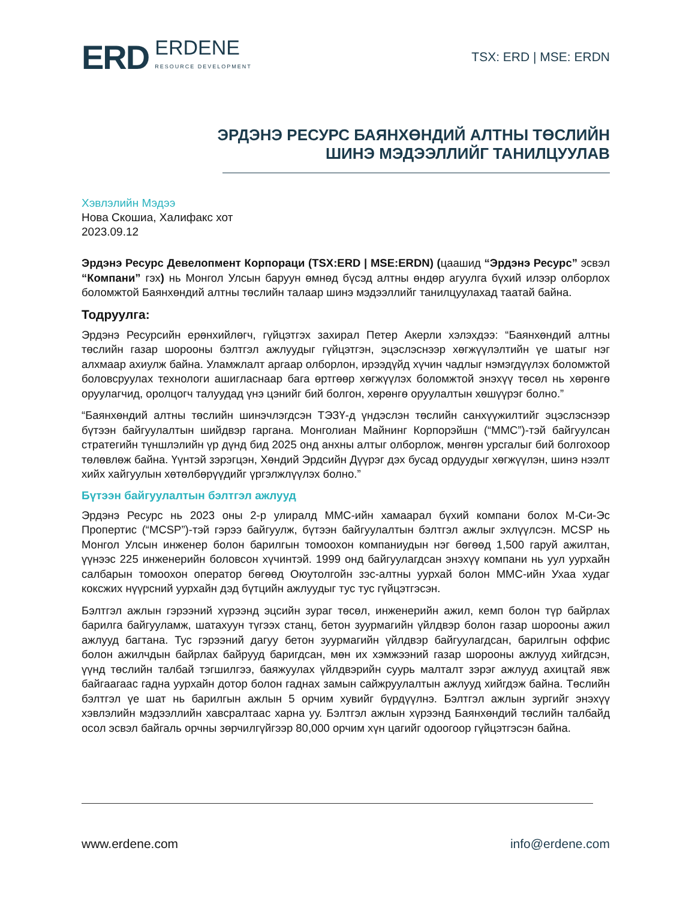ERD ERDENE
RESOURCE DEVELOPMENT
TSX: ERD | MSE: ERDN
ЭРДЭНЭ РЕСУРС БАЯНХӨНДИЙ АЛТНЫ ТӨСЛИЙН
ШИНЭ МЭДЭЭЛЛИЙГ ТАНИЛЦУУЛАВ
Хэвлэлийн Мэдээ
Нова Скошиа, Халифакс хот
2023.09.12
Эрдэнэ Ресурс Девелопмент Корпораци (TSX:ERD | MSE:ERDN) (цаашид “Эрдэнэ Ресурс” эсвэл “Компани” гэх) нь Монгол Улсын баруун өмнөд бүсэд алтны өндөр агуулга бүхий илээр олборлох боломжтой Баянхөндий алтны төслийн талаар шинэ мэдээллийг танилцуулахад таатай байна.
Тодруулга:
Эрдэнэ Ресурсийн ерөнхийлөгч, гүйцэтгэх захирал Петер Акерли хэлэхдээ: “Баянхөндий алтны төслийн газар шорооны бэлтгэл ажлуудыг гүйцэтгэн, эцэслэснээр хөгжүүлэлтийн үе шатыг нэг алхмаар ахиулж байна. Уламжлалт аргаар олборлон, ирээдүйд хүчин чадлыг нэмэгдүүлэх боломжтой боловсруулах технологи ашигласнаар бага өртгөөр хөгжүүлэх боломжтой энэхүү төсөл нь хөрөнгө оруулагчид, оролцогч талуудад үнэ цэнийг бий болгон, хөрөнгө оруулалтын хөшүүрэг болно.”
“Баянхөндий алтны төслийн шинэчлэгдсэн ТЭЗҮ-д үндэслэн төслийн санхүүжилтийг эцэслэснээр бүтээн байгуулалтын шийдвэр гаргана. Монголиан Майнинг Корпорэйшн (“MMC”)-тэй байгуулсан стратегийн түншлэлийн үр дүнд бид 2025 онд анхны алтыг олборлож, мөнгөн урсгалыг бий болгохоор төлөвлөж байна. Үүнтэй зэрэгцэн, Хөндий Эрдсийн Дүүрэг дэх бусад ордуудыг хөгжүүлэн, шинэ нээлт хийх хайгуулын хөтөлбөрүүдийг үргэлжлүүлэх болно.”
Бүтээн байгуулалтын бэлтгэл ажлууд
Эрдэнэ Ресурс нь 2023 оны 2-р улиралд MMC-ийн хамаарал бүхий компани болох М-Си-Эс Пропертис (“MCSP”)-тэй гэрээ байгуулж, бүтээн байгуулалтын бэлтгэл ажлыг эхлүүлсэн. MCSP нь Монгол Улсын инженер болон барилгын томоохон компаниудын нэг бөгөөд 1,500 гаруй ажилтан, үүнээс 225 инженерийн боловсон хүчинтэй. 1999 онд байгуулагдсан энэхүү компани нь уул уурхайн салбарын томоохон оператор бөгөөд Оюутолгойн зэс-алтны уурхай болон MMC-ийн Ухаа худаг коксжих нүүрсний уурхайн дэд бүтцийн ажлуудыг тус тус гүйцэтгэсэн.
Бэлтгэл ажлын гэрээний хүрээнд эцсийн зураг төсөл, инженерийн ажил, кемп болон түр байрлах барилга байгууламж, шатахуун түгээх станц, бетон зуурмагийн үйлдвэр болон газар шорооны ажил ажлууд багтана. Тус гэрээний дагуу бетон зуурмагийн үйлдвэр байгуулагдсан, барилгын оффис болон ажилчдын байрлах байрууд баригдсан, мөн их хэмжээний газар шорооны ажлууд хийгдсэн, үүнд төслийн талбай тэгшилгээ, баяжуулах үйлдвэрийн суурь малталт зэрэг ажлууд ахицтай явж байгаагаас гадна уурхайн дотор болон гаднах замын сайжруулалтын ажлууд хийгдэж байна. Төслийн бэлтгэл үе шат нь барилгын ажлын 5 орчим хувийг бүрдүүлнэ. Бэлтгэл ажлын зургийг энэхүү хэвлэлийн мэдээллийн хавсралтаас харна уу. Бэлтгэл ажлын хүрээнд Баянхөндий төслийн талбайд осол эсвэл байгаль орчны зөрчилгүйгээр 80,000 орчим хүн цагийг одоогоор гүйцэтгэсэн байна.
www.erdene.com info@erdene.com